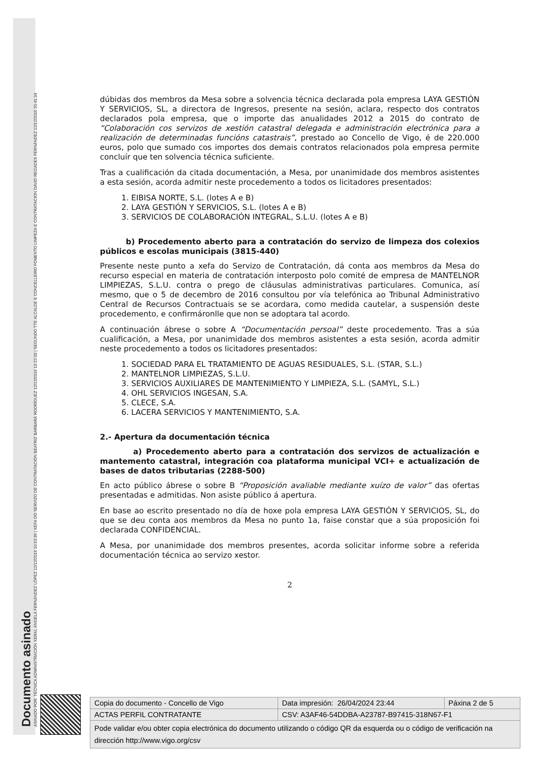Documento asinado
ASINADO POR: TÉCNICA ADMINISTRACIÓN XERAL ÁNGELA FERNÁNDEZ LÓPEZ 12/12/2016 10:53:39 | XEFA DO SERVIZO DE CONTRATACIÓN BEATRIZ BARBARÁ RODRÍGUEZ 12/12/2016 13:22:03 | SEGUNDO TTE ALCALDE E CONCELLEIRO FOMENTO LIMPEZA E CONTRATACION DAVID REGADES FERNÁNDEZ 12/12/2016 20:41:34
dúbidas dos membros da Mesa sobre a solvencia técnica declarada pola empresa LAYA GESTIÓN Y SERVICIOS, SL, a directora de Ingresos, presente na sesión, aclara, respecto dos contratos declarados pola empresa, que o importe das anualidades 2012 a 2015 do contrato de “Colaboración cos servizos de xestión catastral delegada e administración electrónica para a realización de determinadas funcións catastrais”, prestado ao Concello de Vigo, é de 220.000 euros, polo que sumado cos importes dos demais contratos relacionados pola empresa permite concluír que ten solvencia técnica suficiente.
Tras a cualificación da citada documentación, a Mesa, por unanimidade dos membros asistentes a esta sesión, acorda admitir neste procedemento a todos os licitadores presentados:
1. EIBISA NORTE, S.L. (lotes A e B)
2. LAYA GESTIÓN Y SERVICIOS, S.L. (lotes A e B)
3. SERVICIOS DE COLABORACIÓN INTEGRAL, S.L.U. (lotes A e B)
b) Procedemento aberto para a contratación do servizo de limpeza dos colexios públicos e escolas municipais (3815-440)
Presente neste punto a xefa do Servizo de Contratación, dá conta aos membros da Mesa do recurso especial en materia de contratación interposto polo comité de empresa de MANTELNOR LIMPIEZAS, S.L.U. contra o prego de cláusulas administrativas particulares. Comunica, así mesmo, que o 5 de decembro de 2016 consultou por vía telefónica ao Tribunal Administrativo Central de Recursos Contractuais se se acordara, como medida cautelar, a suspensión deste procedemento, e confirmáronlle que non se adoptara tal acordo.
A continuación ábrese o sobre A “Documentación persoal” deste procedemento. Tras a súa cualificación, a Mesa, por unanimidade dos membros asistentes a esta sesión, acorda admitir neste procedemento a todos os licitadores presentados:
1. SOCIEDAD PARA EL TRATAMIENTO DE AGUAS RESIDUALES, S.L. (STAR, S.L.)
2. MANTELNOR LIMPIEZAS, S.L.U.
3. SERVICIOS AUXILIARES DE MANTENIMIENTO Y LIMPIEZA, S.L. (SAMYL, S.L.)
4. OHL SERVICIOS INGESAN, S.A.
5. CLECE, S.A.
6. LACERA SERVICIOS Y MANTENIMIENTO, S.A.
2.- Apertura da documentación técnica
a) Procedemento aberto para a contratación dos servizos de actualización e mantemento catastral, integración coa plataforma municipal VCI+ e actualización de bases de datos tributarias (2288-500)
En acto público ábrese o sobre B “Proposición avaliable mediante xuízo de valor” das ofertas presentadas e admitidas. Non asiste público á apertura.
En base ao escrito presentado no día de hoxe pola empresa LAYA GESTIÓN Y SERVICIOS, SL, do que se deu conta aos membros da Mesa no punto 1a, faise constar que a súa proposición foi declarada CONFIDENCIAL.
A Mesa, por unanimidade dos membros presentes, acorda solicitar informe sobre a referida documentación técnica ao servizo xestor.
2
| Copia do documento - Concello de Vigo | Data impresión: 26/04/2024 23:44 | Páxina 2 de 5 |
| ACTAS PERFIL CONTRATANTE | CSV: A3AF46-54DDBA-A23787-B97415-318N67-F1 | |
| Pode validar e/ou obter copia electrónica do documento utilizando o código QR da esquerda ou o código de verificación na dirección http://www.vigo.org/csv | | |